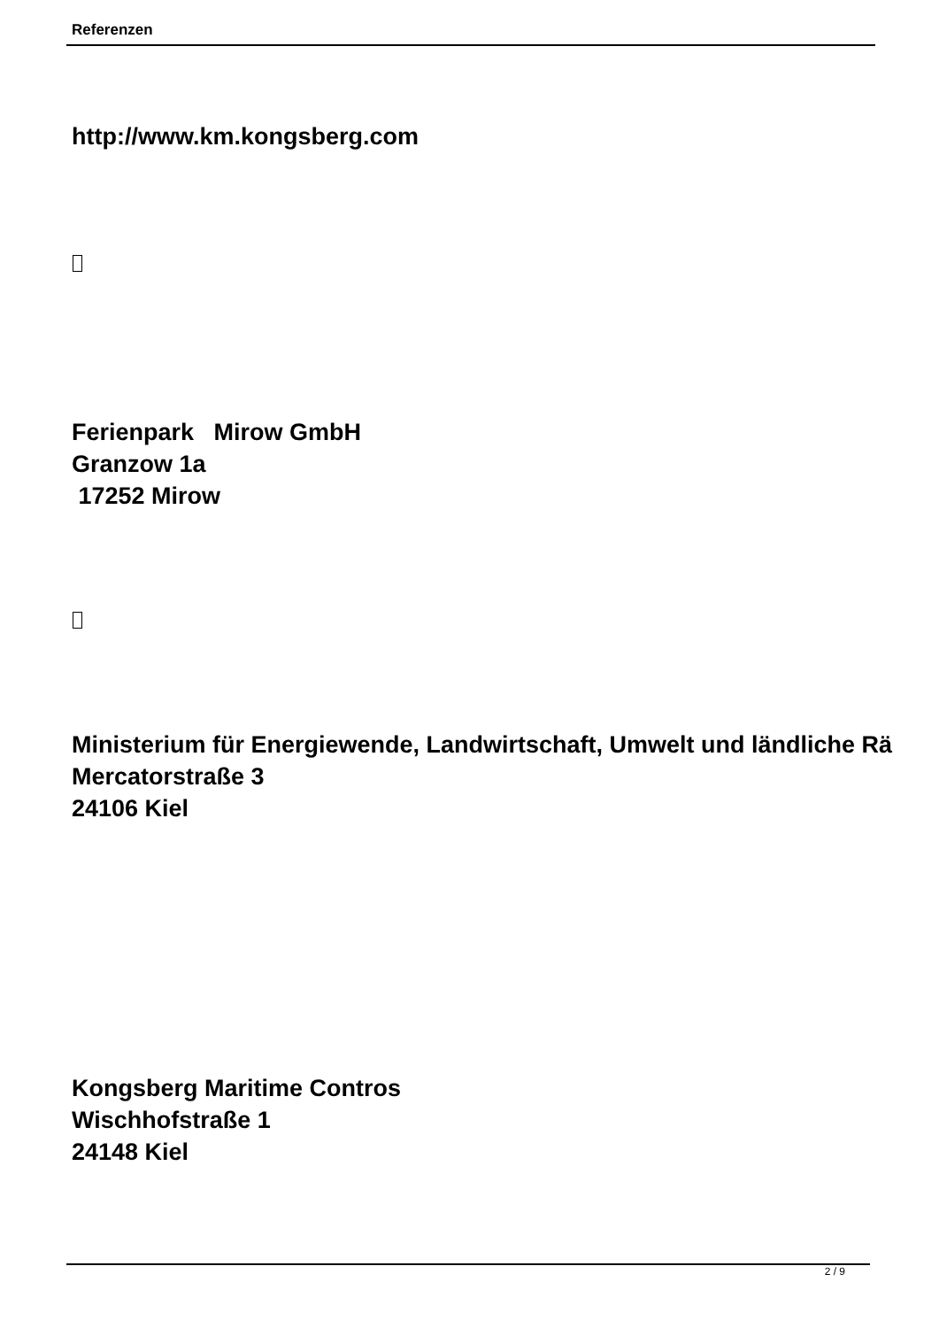Referenzen
http://www.km.kongsberg.com
Ferienpark Mirow GmbH
Granzow 1a
17252 Mirow
Ministerium für Energiewende, Landwirtschaft, Umwelt und ländliche Rä
Mercatorstraße 3
24106 Kiel
Kongsberg Maritime Contros
Wischhofstraße 1
24148 Kiel
2 / 9